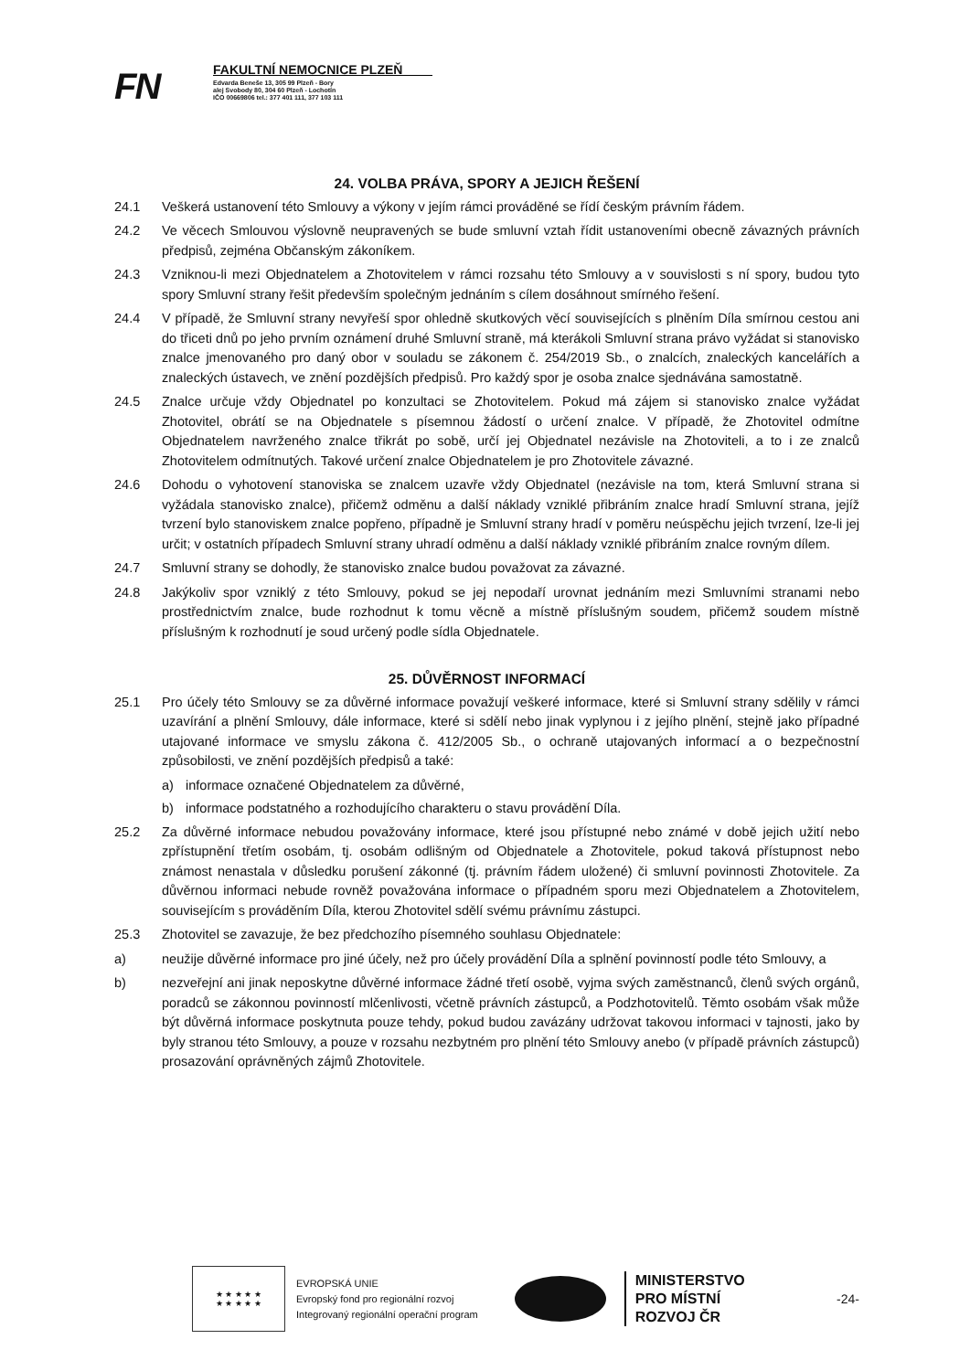FN
FAKULTNÍ NEMOCNICE PLZEŇ
Edvarda Beneše 13, 305 99 Plzeň - Bory
alej Svobody 80, 304 60 Plzeň - Lochotín
IČO 00669806 tel.: 377 401 111, 377 103 111
24. VOLBA PRÁVA, SPORY A JEJICH ŘEŠENÍ
24.1 Veškerá ustanovení této Smlouvy a výkony v jejím rámci prováděné se řídí českým právním řádem.
24.2 Ve věcech Smlouvou výslovně neupravených se bude smluvní vztah řídit ustanoveními obecně závazných právních předpisů, zejména Občanským zákoníkem.
24.3 Vzniknou-li mezi Objednatelem a Zhotovitelem v rámci rozsahu této Smlouvy a v souvislosti s ní spory, budou tyto spory Smluvní strany řešit především společným jednáním s cílem dosáhnout smírného řešení.
24.4 V případě, že Smluvní strany nevyřeší spor ohledně skutkových věcí souvisejících s plněním Díla smírnou cestou ani do třiceti dnů po jeho prvním oznámení druhé Smluvní straně, má kterákoli Smluvní strana právo vyžádat si stanovisko znalce jmenovaného pro daný obor v souladu se zákonem č. 254/2019 Sb., o znalcích, znaleckých kancelářích a znaleckých ústavech, ve znění pozdějších předpisů. Pro každý spor je osoba znalce sjednávána samostatně.
24.5 Znalce určuje vždy Objednatel po konzultaci se Zhotovitelem. Pokud má zájem si stanovisko znalce vyžádat Zhotovitel, obrátí se na Objednatele s písemnou žádostí o určení znalce. V případě, že Zhotovitel odmítne Objednatelem navrženého znalce třikrát po sobě, určí jej Objednatel nezávisle na Zhotoviteli, a to i ze znalců Zhotovitelem odmítnutých. Takové určení znalce Objednatelem je pro Zhotovitele závazné.
24.6 Dohodu o vyhotovení stanoviska se znalcem uzavře vždy Objednatel (nezávisle na tom, která Smluvní strana si vyžádala stanovisko znalce), přičemž odměnu a další náklady vzniklé přibráním znalce hradí Smluvní strana, jejíž tvrzení bylo stanoviskem znalce popřeno, případně je Smluvní strany hradí v poměru neúspěchu jejich tvrzení, lze-li jej určit; v ostatních případech Smluvní strany uhradí odměnu a další náklady vzniklé přibráním znalce rovným dílem.
24.7 Smluvní strany se dohodly, že stanovisko znalce budou považovat za závazné.
24.8 Jakýkoliv spor vzniklý z této Smlouvy, pokud se jej nepodaří urovnat jednáním mezi Smluvními stranami nebo prostřednictvím znalce, bude rozhodnut k tomu věcně a místně příslušným soudem, přičemž soudem místně příslušným k rozhodnutí je soud určený podle sídla Objednatele.
25. DŮVĚRNOST INFORMACÍ
25.1 Pro účely této Smlouvy se za důvěrné informace považují veškeré informace, které si Smluvní strany sdělily v rámci uzavírání a plnění Smlouvy, dále informace, které si sdělí nebo jinak vyplynou i z jejího plnění, stejně jako případné utajované informace ve smyslu zákona č. 412/2005 Sb., o ochraně utajovaných informací a o bezpečnostní způsobilosti, ve znění pozdějších předpisů a také:
a) informace označené Objednatelem za důvěrné,
b) informace podstatného a rozhodujícího charakteru o stavu provádění Díla.
25.2 Za důvěrné informace nebudou považovány informace, které jsou přístupné nebo známé v době jejich užití nebo zpřístupnění třetím osobám, tj. osobám odlišným od Objednatele a Zhotovitele, pokud taková přístupnost nebo známost nenastala v důsledku porušení zákonné (tj. právním řádem uložené) či smluvní povinnosti Zhotovitele. Za důvěrnou informaci nebude rovněž považována informace o případném sporu mezi Objednatelem a Zhotovitelem, souvisejícím s prováděním Díla, kterou Zhotovitel sdělí svému právnímu zástupci.
25.3 Zhotovitel se zavazuje, že bez předchozího písemného souhlasu Objednatele:
a) neužije důvěrné informace pro jiné účely, než pro účely provádění Díla a splnění povinností podle této Smlouvy, a
b) nezveřejní ani jinak neposkytne důvěrné informace žádné třetí osobě, vyjma svých zaměstnanců, členů svých orgánů, poradců se zákonnou povinností mlčenlivosti, včetně právních zástupců, a Podzhotovitelů. Těmto osobám však může být důvěrná informace poskytnuta pouze tehdy, pokud budou zavázány udržovat takovou informaci v tajnosti, jako by byly stranou této Smlouvy, a pouze v rozsahu nezbytném pro plnění této Smlouvy anebo (v případě právních zástupců) prosazování oprávněných zájmů Zhotovitele.
★ ★ ★ ★ ★
★ ★ ★ ★ ★
EVROPSKÁ UNIE
Evropský fond pro regionální rozvoj
Integrovaný regionální operační program
MINISTERSTVO
PRO MÍSTNÍ
ROZVOJ ČR
-24-